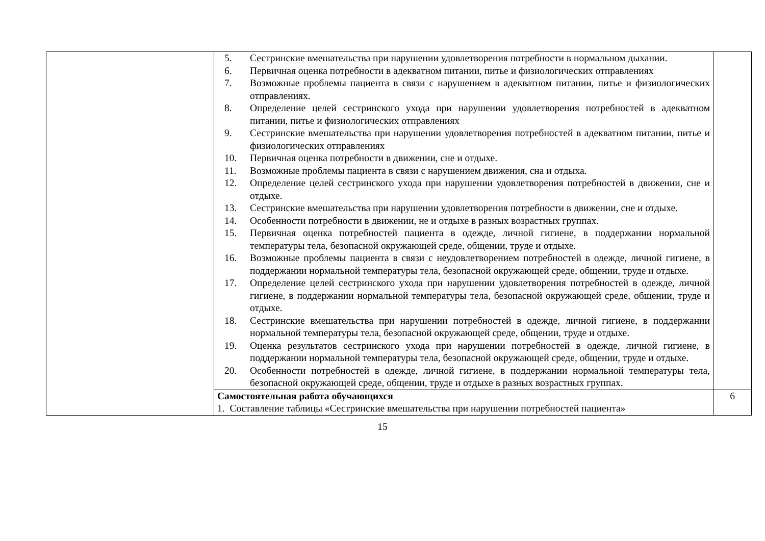| | 5. Сестринские вмешательства при нарушении удовлетворения потребности в нормальном дыхании. 6. Первичная оценка потребности в адекватном питании, питье и физиологических отправлениях 7. Возможные проблемы пациента в связи с нарушением в адекватном питании, питье и физиологических отправлениях. 8. Определение целей сестринского ухода при нарушении удовлетворения потребностей в адекватном питании, питье и физиологических отправлениях 9. Сестринские вмешательства при нарушении удовлетворения потребностей в адекватном питании, питье и физиологических отправлениях 10. Первичная оценка потребности в движении, сне и отдыхе. 11. Возможные проблемы пациента в связи с нарушением движения, сна и отдыха. 12. Определение целей сестринского ухода при нарушении удовлетворения потребностей в движении, сне и отдыхе. 13. Сестринские вмешательства при нарушении удовлетворения потребности в движении, сне и отдыхе. 14. Особенности потребности в движении, не и отдыхе в разных возрастных группах. 15. Первичная оценка потребностей пациента в одежде, личной гигиене, в поддержании нормальной температуры тела, безопасной окружающей среде, общении, труде и отдыхе. 16. Возможные проблемы пациента в связи с неудовлетворением потребностей в одежде, личной гигиене, в поддержании нормальной температуры тела, безопасной окружающей среде, общении, труде и отдыхе. 17. Определение целей сестринского ухода при нарушении удовлетворения потребностей в одежде, личной гигиене, в поддержании нормальной температуры тела, безопасной окружающей среде, общении, труде и отдыхе. 18. Сестринские вмешательства при нарушении потребностей в одежде, личной гигиене, в поддержании нормальной температуры тела, безопасной окружающей среде, общении, труде и отдыхе. 19. Оценка результатов сестринского ухода при нарушении потребностей в одежде, личной гигиене, в поддержании нормальной температуры тела, безопасной окружающей среде, общении, труде и отдыхе. 20. Особенности потребностей в одежде, личной гигиене, в поддержании нормальной температуры тела, безопасной окружающей среде, общении, труде и отдыхе в разных возрастных группах. | |
| | Самостоятельная работа обучающихся 1. Составление таблицы «Сестринские вмешательства при нарушении потребностей пациента» | 6 |
15